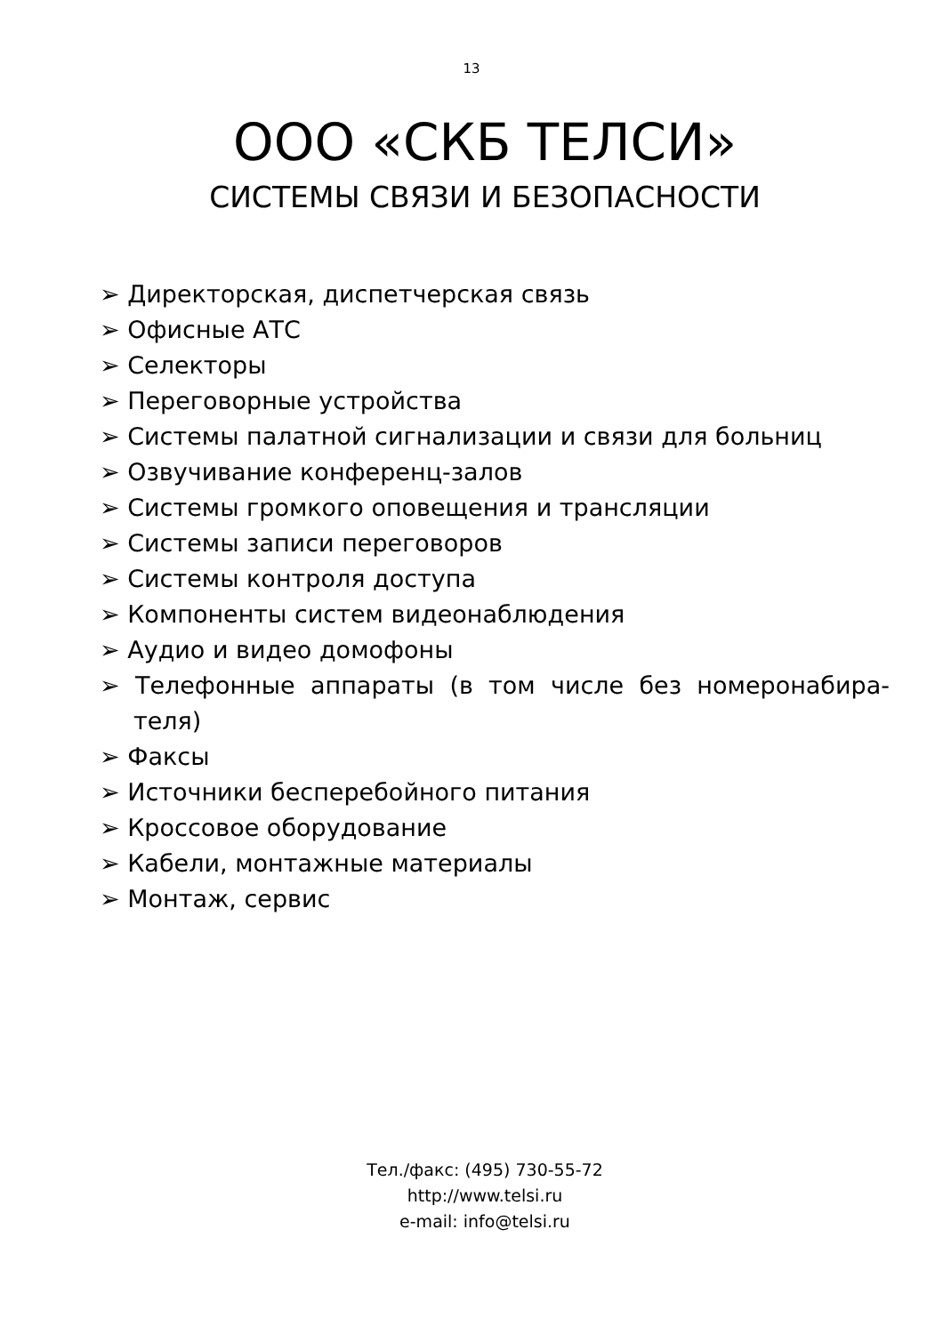13
ООО «СКБ ТЕЛСИ»
СИСТЕМЫ СВЯЗИ И БЕЗОПАСНОСТИ
➢ Директорская, диспетчерская связь
➢ Офисные АТС
➢ Селекторы
➢ Переговорные устройства
➢ Системы палатной сигнализации и связи для больниц
➢ Озвучивание конференц-залов
➢ Системы громкого оповещения и трансляции
➢ Системы записи переговоров
➢ Системы контроля доступа
➢ Компоненты систем видеонаблюдения
➢ Аудио и видео домофоны
➢ Телефонные аппараты (в том числе без номеронабира-теля)
➢ Факсы
➢ Источники бесперебойного питания
➢ Кроссовое оборудование
➢ Кабели, монтажные материалы
➢ Монтаж, сервис
Тел./факс: (495) 730-55-72
http://www.telsi.ru
e-mail: info@telsi.ru